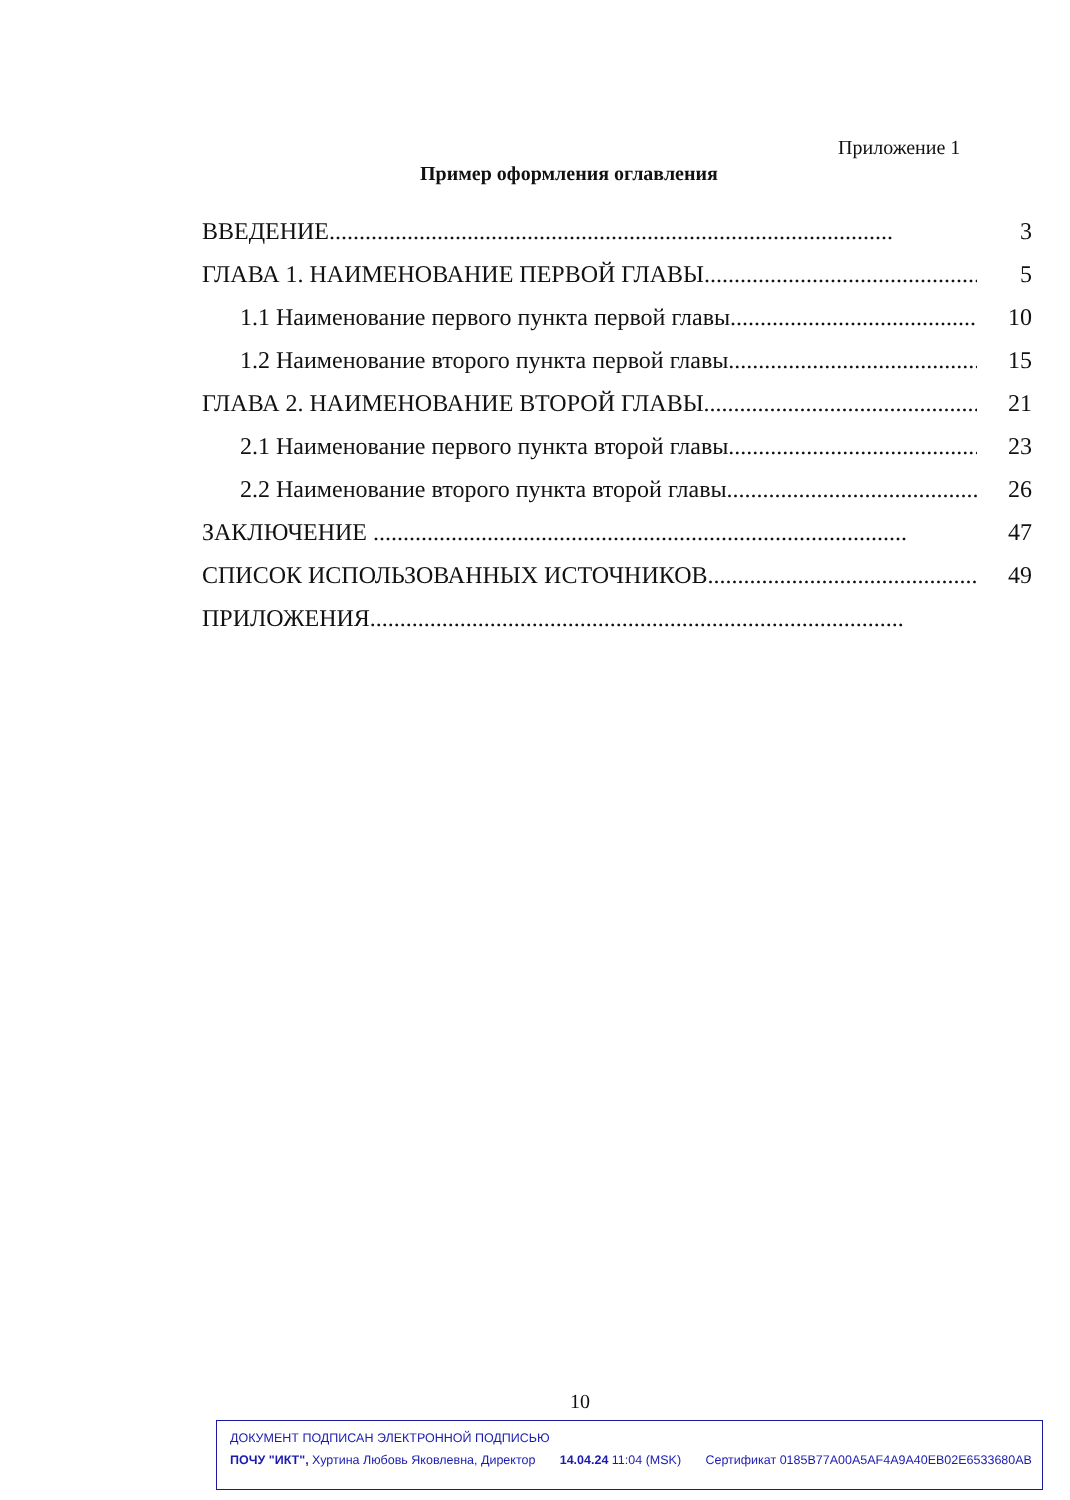Приложение 1
Пример оформления оглавления
ВВЕДЕНИЕ.............................................................................................. 3
ГЛАВА 1. НАИМЕНОВАНИЕ ПЕРВОЙ ГЛАВЫ.............................................. 5
1.1 Наименование первого пункта первой главы.............................................. 10
1.2 Наименование второго пункта первой главы.............................................. 15
ГЛАВА 2. НАИМЕНОВАНИЕ ВТОРОЙ ГЛАВЫ.............................................. 21
2.1 Наименование первого пункта второй главы.............................................. 23
2.2 Наименование второго пункта второй главы.............................................. 26
ЗАКЛЮЧЕНИЕ ......................................................................................... 47
СПИСОК ИСПОЛЬЗОВАННЫХ ИСТОЧНИКОВ.............................................. 49
ПРИЛОЖЕНИЯ.........................................................................................
10
ДОКУМЕНТ ПОДПИСАН ЭЛЕКТРОННОЙ ПОДПИСЬЮ
ПОЧУ "ИКТ", Хуртина Любовь Яковлевна, Директор 14.04.24 11:04 (MSK) Сертификат 0185B77A00A5AF4A9A40EB02E6533680AB